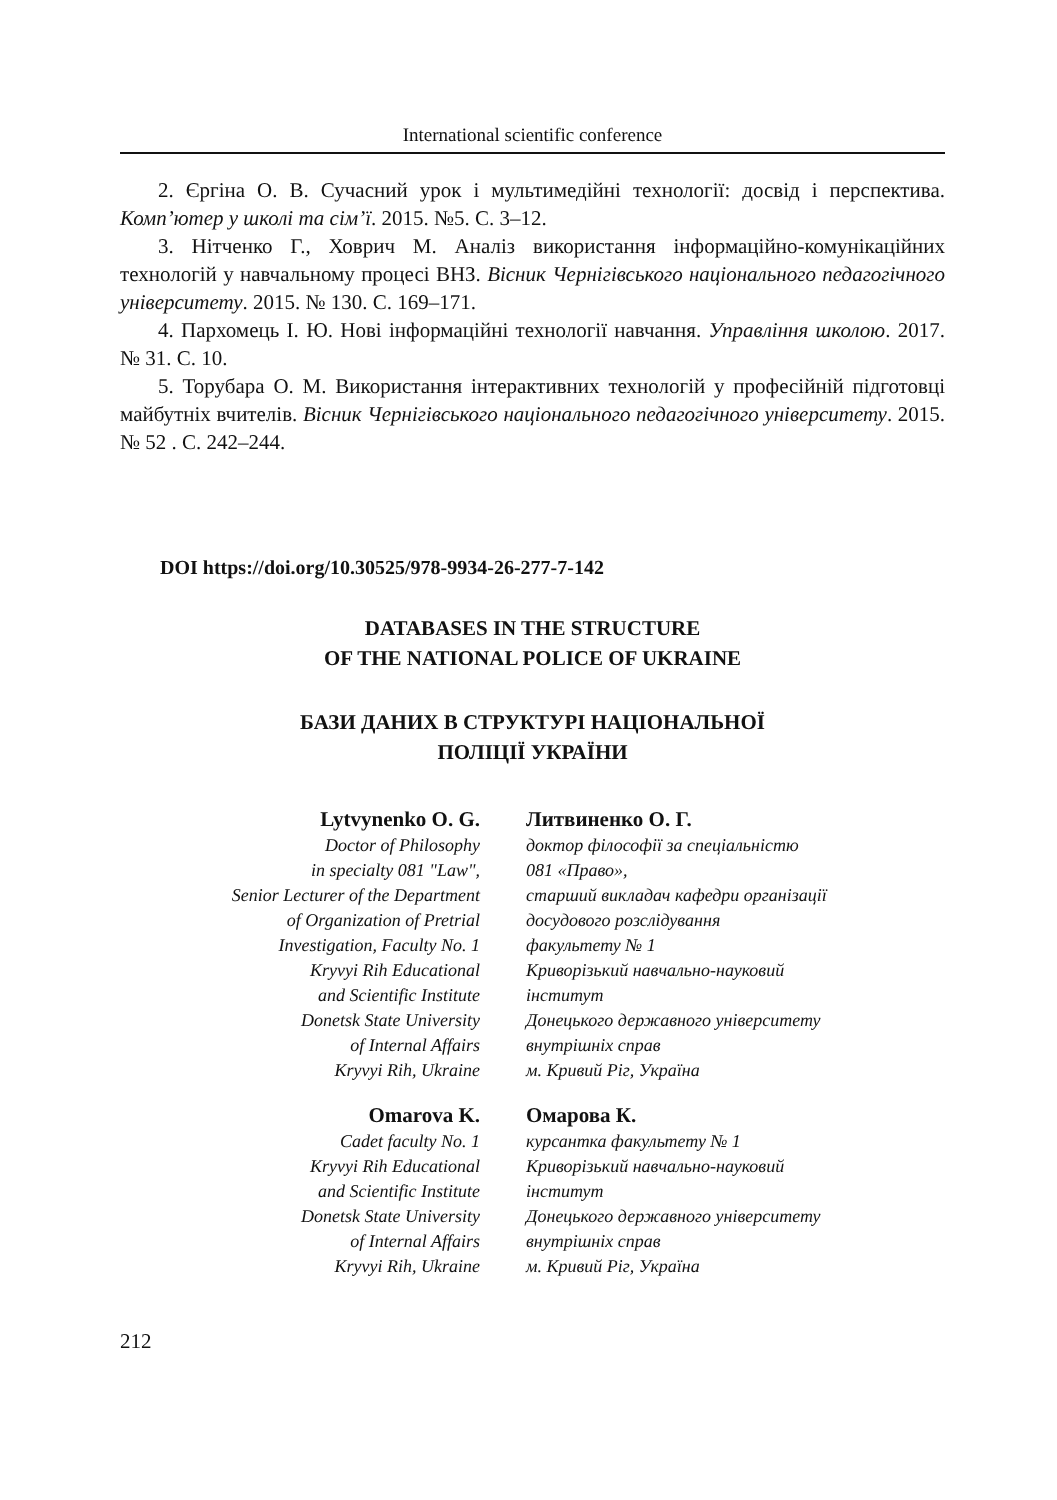International scientific conference
2. Єргіна О. В. Сучасний урок і мультимедійні технології: досвід і перспектива. Комп’ютер у школі та сім’ї. 2015. №5. С. 3–12.
3. Нітченко Г., Ховрич М. Аналіз використання інформаційно-комунікаційних технологій у навчальному процесі ВНЗ. Вісник Чернігівського національного педагогічного університету. 2015. № 130. С. 169–171.
4. Пархомець І. Ю. Нові інформаційні технології навчання. Управління школою. 2017. № 31. С. 10.
5. Торубара О. М. Використання інтерактивних технологій у професійній підготовці майбутніх вчителів. Вісник Чернігівського національного педагогічного університету. 2015. № 52 . С. 242–244.
DOI https://doi.org/10.30525/978-9934-26-277-7-142
DATABASES IN THE STRUCTURE
OF THE NATIONAL POLICE OF UKRAINE
БАЗИ ДАНИХ В СТРУКТУРІ НАЦІОНАЛЬНОЇ
ПОЛІЦІЇ УКРАЇНИ
Lytvynenko O. G.
Doctor of Philosophy
in specialty 081 "Law",
Senior Lecturer of the Department
of Organization of Pretrial
Investigation, Faculty No. 1
Kryvyi Rih Educational
and Scientific Institute
Donetsk State University
of Internal Affairs
Kryvyi Rih, Ukraine
Литвиненко О. Г.
доктор філософії за спеціальністю
081 «Право»,
старший викладач кафедри організації
досудового розслідування
факультету № 1
Криворізький навчально-науковий
інститут
Донецького державного університету
внутрішніх справ
м. Кривий Ріг, Україна
Omarova K.
Cadet faculty No. 1
Kryvyi Rih Educational
and Scientific Institute
Donetsk State University
of Internal Affairs
Kryvyi Rih, Ukraine
Омарова К.
курсантка факультету № 1
Криворізький навчально-науковий
інститут
Донецького державного університету
внутрішніх справ
м. Кривий Ріг, Україна
212